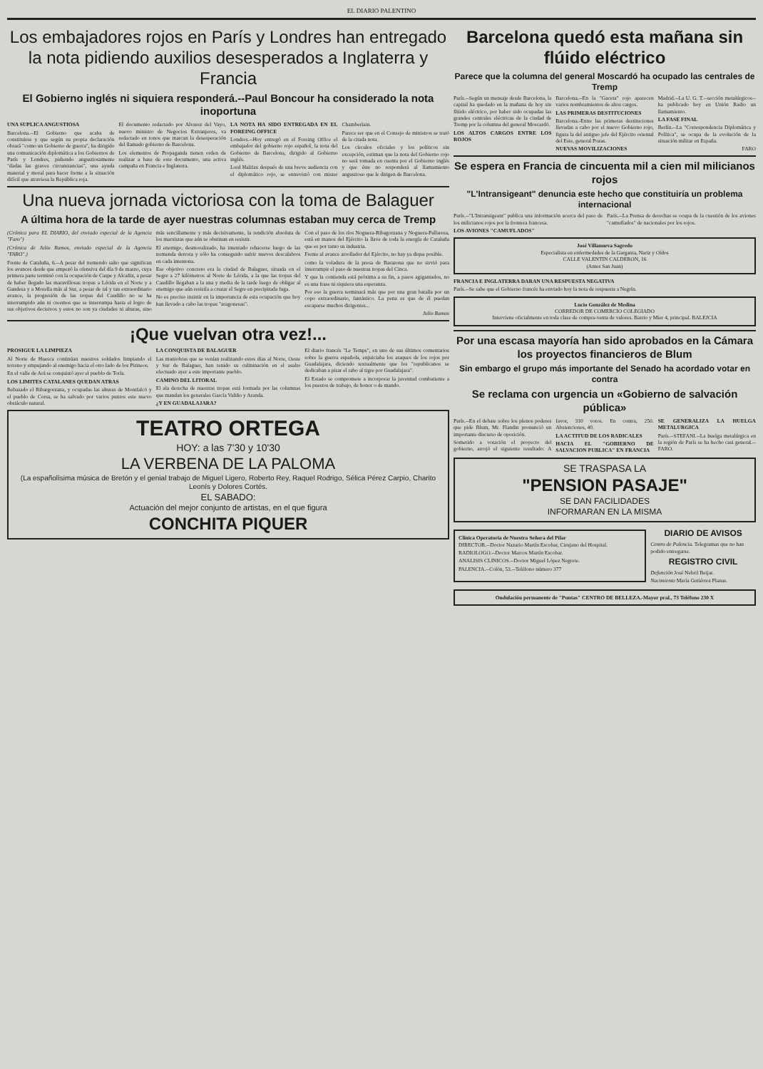EL DIARIO PALENTINO
Los embajadores rojos en París y Londres han entregado la nota pidiendo auxilios desesperados a Inglaterra y Francia
El Gobierno inglés ni siquiera responderá.--Paul Boncour ha considerado la nota inoportuna
UNA SUPLICA ANGUSTIOSA
Barcelona.--El Gobierno que acaba de constituirse y que según su propia declaración obrará "como un Gobierno de guerra", ha dirigido una comunicación diplomática a los Gobiernos de París y Londres, pidiendo angustiosamente "dadas las graves circunstancias", una ayuda material y moral para hacer frente a la situación difícil que atraviesa la República roja.
El documento redactado por Alvarez del Vayo, nuevo ministro de Negocios Extranjeros, va redactado en tonos que marcan la desesperación del llamado gobierno de Barcelona.
Los elementos de Propaganda tienen orden de realizar a base de este documento, una activa campaña en Francia e Inglaterra.
LA NOTA HA SIDO ENTREGADA EN EL FOREING OFFICE
Londres.--Hoy entregó en el Foreing Office el embajador del gobierno rojo español, la nota del Gobierno de Barcelona, dirigido al Gobierno inglés.
Lord Halifax después de una breve audiencia con el diplomático rojo, se entrevistó con mister Chamberlain.
Parece ser que en el Consejo de ministros se trató de la citada nota.
Los círculos oficiales y los políticos sin excepción, estiman que la nota del Gobierno rojo no será tomada en cuenta por el Gobierno inglés y que éste no responderá al llamamiento angustioso que le dirigen de Barcelona.
Una nueva jornada victoriosa con la toma de Balaguer
A última hora de la tarde de ayer nuestras columnas estaban muy cerca de Tremp
(Crónica para EL DIARIO, del enviado especial de la Agencia "Faro")
(Crónica de Julio Ramos, enviado especial de la Agencia "FARO".)
Frente de Cataluña, 6.--A pesar del tremendo salto que significan los avances desde que empezó la ofensiva del día 9 de marzo, cuya primera parte terminó con la ocupación de Caspe y Alcañiz, a pesar de haber llegado las maravillosas tropas a Lérida en el Norte y a Gandesa y a Morella más al Sur, a pesar de tal y tan extraordinario avance, la progresión de las tropas del Caudillo no se ha interrumpido aún ni creemos que se interrumpa hasta el logro de sus objetivos decisivos y estos no son ya ciudades ni alturas, sino más sencillamente y más decisivamente, la rendición absoluta de los marxistas que aún se obstinan en resistir.
El enemigo, desmoralizado, ha intentado rehacerse luego de las tremenda derrota y sólo ha conseguido sufrir nuevos descalabros en cada intentona.
Ese objetivo concreto era la ciudad de Balaguer, situada en el Segre a 27 kilómetros al Norte de Lérida, a la que las tropas del Caudillo llegaban a la una y media de la tarde luego de obligar al enemigo que aún resistía a cruzar el Segre en precipitada fuga.
No es preciso insistir en la importancia de esta ocupación que hoy han llevado a cabo las tropas "aragonesas".
Con el paso de los ríos Noguera-Ribagorzana y Noguera-Pallaresa, está en manos del Ejército la llave de toda la energía de Cataluña que es por tanto su industria.
Frente al avance arrollador del Ejército, no hay ya dique posible.
como la voladura de la presa de Barazona que no sirvió para interrumpir el paso de nuestras tropas del Cinca.
Y que la contienda está próxima a su fin, a pasos agigantados, no es una frase ni siquiera una esperanza.
Por eso la guerra terminará más que por una gran batalla por un copo extraordinario, fantástico. La pena es que de él puedan escaparse muchos dirigentes...
Julio Ramos
¡Que vuelvan otra vez!...
PROSIGUE LA LIMPIEZA
Al Norte de Huesca continúan nuestros soldados limpiando el terreno y empujando al enemigo hacia el otro lado de los Pirineos.
En el valle de Ará se conquistó ayer el pueblo de Torla.
LOS LIMITES CATALANES QUEDAN ATRAS
Rebasado el Ribargorzana, y ocupadas las alturas de Montfalcó y el pueblo de Corsa, se ha salvado por varios puntos este nuevo obstáculo natural.
LA CONQUISTA DE BALAGUER
Las maniobras que se venían realizando estos días al Norte, Oeste y Sur de Balaguer, han tenido su culminación en el asalto efectuado ayer a este importante pueblo.
CAMINO DEL LITORAL
El ala derecha de nuestras tropas está formada por las columnas que mandan los generales García Valiño y Aranda.
¿Y EN GUADALAJARA?
El diario francés "Le Temps", en uno de sus últimos comentarios sobre la guerra española, enjuiciaba los ataques de los rojos por Guadalajara, diciendo textualmente que los "republicanos se dedicaban a pisar el rabo al tigre por Guadalajara".
El Estado se compromete a incorporar la juventud combatiente a los puestos de trabajo, de honor o de mando.
TEATRO ORTEGA
HOY: a las 7'30 y 10'30
LA VERBENA DE LA PALOMA
(La españolísima música de Bretón y el genial trabajo de Miguel Ligero, Roberto Rey, Raquel Rodrigo, Sélica Pérez Carpio, Charito Leonís y Dolores Cortés.
EL SABADO:
Actuación del mejor conjunto de artistas, en el que figura
CONCHITA PIQUER
Barcelona quedó esta mañana sin flúido eléctrico
Parece que la columna del general Moscardó ha ocupado las centrales de Tremp
París.--Según un mensaje desde Barcelona, la capital ha quedado en la mañana de hoy sin flúido eléctrico, por haber sido ocupadas las grandes centrales eléctricas de la ciudad de Tremp por la columna del general Moscardó.
LOS ALTOS CARGOS ENTRE LOS ROJOS
Barcelona.--En la "Gaceta" rojo aparecen varios nombramientos de altos cargos.
LAS PRIMERAS DESTITUCIONES
Barcelona.-Entre las primeras destituciones llevadas a cabo por el nuevo Gobierno rojo, figura la del antiguo jefe del Ejército oriental del Este, general Pozas.
NUEVAS MOVILIZACIONES
Madrid.--La U. G. T.--sección metalúrgicos--ha publicado hoy en Unión Radio un llamamiento.
LA FASE FINAL
Berlín.--La "Correspondencia Diplomática y Política", se ocupa de la evolución de la situación militar en España.
FARO
Se espera en Francia de cincuenta mil a cien mil milicianos rojos
"L'Intransigeant" denuncia este hecho que constituiría un problema internacional
París.--"L'Intransigeant" publica una información acerca del paso de los milicianos rojos por la frontera francesa.
LOS AVIONES "CAMUFLADOS"
París.--La Prensa de derechas se ocupa de la cuestión de los aviones "camuflados" de nacionales por los rojos.
José Villanueva Sagredo
Especialista en enfermedades de la Garganta, Nariz y Oídos
CALLE VALENTIN CALDERON, 16
(Antes San Juan)
FRANCIA E INGLATERRA DARAN UNA RESPUESTA NEGATIVA
París.--Se sabe que el Gobierno francés ha enviado hoy la nota de respuesta a Negrín.
Lucio González de Medina
CORREDOR DE COMERCIO COLEGIADO
Interviene oficialmente en toda clase de compra-venta de valores. Barrio y Mier 4, principal. BALEJCIA
Por una escasa mayoría han sido aprobados en la Cámara los proyectos financieros de Blum
Sin embargo el grupo más importante del Senado ha acordado votar en contra
Se reclama con urgencia un «Gobierno de salvación pública»
París.--En el debate sobre los plenos poderes que pide Blum, Mr. Flandin pronunció un importante discurso de oposición.
Sometido a votación el proyecto del gobierno, arrojó el siguiente resultado: A favor, 310 votos. En contra, 250. Abstenciones, 40.
LA ACTITUD DE LOS RADICALES
HACIA EL "GOBIERNO DE SALVACION PUBLICA" EN FRANCIA
SE GENERALIZA LA HUELGA METALURGICA
París.--STEFANI.--La huelga metalúrgica en la región de París se ha hecho casi general.--FARO.
SE TRASPASA LA
"PENSION PASAJE"
SE DAN FACILIDADES
INFORMARAN EN LA MISMA
Clínica Operatoria de Nuestra Señora del Pilar
DIRECTOR.--Doctor Nazario Martín Escobar, Cirujano del Hospital.
RADIOLOGO.--Doctor Marcos Martín Escobar.
ANALISIS CLINICOS.--Doctor Miguel López Negrete.
PALENCIA.--Colón, 53.--Teléfono número 377
DIARIO DE AVISOS
Centro de Palencia. Telegramas que no han podido entregarse.
REGISTRO CIVIL
Defunción José Nebril Beijar.
Nacimiento María Gutiérrez Planas.
Ondulación permanente de "Puntas" CENTRO DE BELLEZA.-Mayor pral., 73 Teléfono 230 X